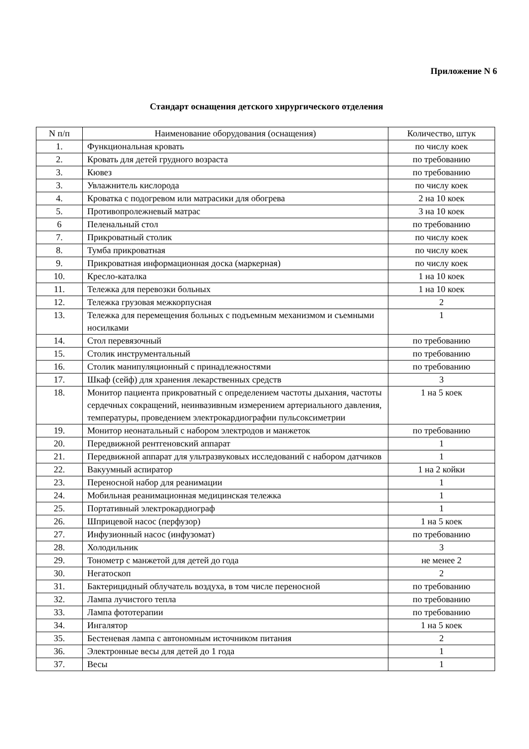Приложение N 6
Стандарт оснащения детского хирургического отделения
| N п/п | Наименование оборудования (оснащения) | Количество, штук |
| --- | --- | --- |
| 1. | Функциональная кровать | по числу коек |
| 2. | Кровать для детей грудного возраста | по требованию |
| 3. | Кювез | по требованию |
| 3. | Увлажнитель кислорода | по числу коек |
| 4. | Кроватка с подогревом или матрасики для обогрева | 2 на 10 коек |
| 5. | Противопролежневый матрас | 3 на 10 коек |
| 6 | Пеленальный стол | по требованию |
| 7. | Прикроватный столик | по числу коек |
| 8. | Тумба прикроватная | по числу коек |
| 9. | Прикроватная информационная доска (маркерная) | по числу коек |
| 10. | Кресло-каталка | 1 на 10 коек |
| 11. | Тележка для перевозки больных | 1 на 10 коек |
| 12. | Тележка грузовая межкорпусная | 2 |
| 13. | Тележка для перемещения больных с подъемным механизмом и съемными носилками | 1 |
| 14. | Стол перевязочный | по требованию |
| 15. | Столик инструментальный | по требованию |
| 16. | Столик манипуляционный с принадлежностями | по требованию |
| 17. | Шкаф (сейф) для хранения лекарственных средств | 3 |
| 18. | Монитор пациента прикроватный с определением частоты дыхания, частоты сердечных сокращений, неинвазивным измерением артериального давления, температуры, проведением электрокардиографии пульсоксиметрии | 1 на 5 коек |
| 19. | Монитор неонатальный с набором электродов и манжеток | по требованию |
| 20. | Передвижной рентгеновский аппарат | 1 |
| 21. | Передвижной аппарат для ультразвуковых исследований с набором датчиков | 1 |
| 22. | Вакуумный аспиратор | 1 на 2 койки |
| 23. | Переносной набор для реанимации | 1 |
| 24. | Мобильная реанимационная медицинская тележка | 1 |
| 25. | Портативный электрокардиограф | 1 |
| 26. | Шприцевой насос (перфузор) | 1 на 5 коек |
| 27. | Инфузионный насос (инфузомат) | по требованию |
| 28. | Холодильник | 3 |
| 29. | Тонометр с манжетой для детей до года | не менее 2 |
| 30. | Негатоскоп | 2 |
| 31. | Бактерицидный облучатель воздуха, в том числе переносной | по требованию |
| 32. | Лампа лучистого тепла | по требованию |
| 33. | Лампа фототерапии | по требованию |
| 34. | Ингалятор | 1 на 5 коек |
| 35. | Бестеневая лампа с автономным источником питания | 2 |
| 36. | Электронные весы для детей до 1 года | 1 |
| 37. | Весы | 1 |